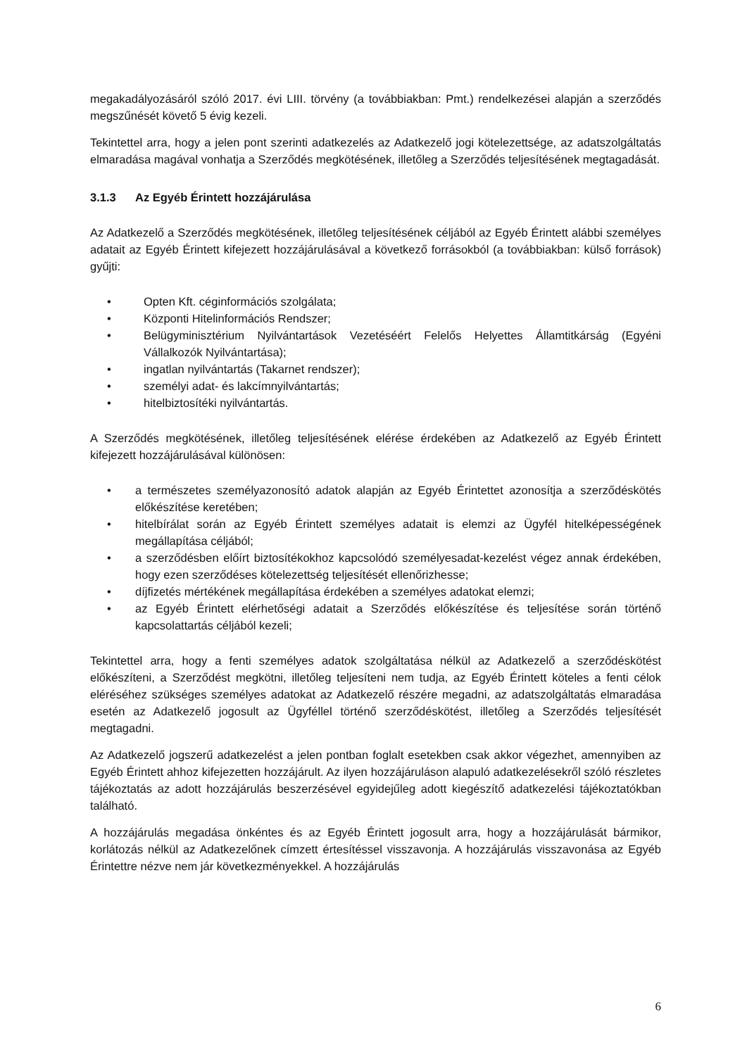megakadályozásáról szóló 2017. évi LIII. törvény (a továbbiakban: Pmt.) rendelkezései alapján a szerződés megszűnését követő 5 évig kezeli.
Tekintettel arra, hogy a jelen pont szerinti adatkezelés az Adatkezelő jogi kötelezettsége, az adatszolgáltatás elmaradása magával vonhatja a Szerződés megkötésének, illetőleg a Szerződés teljesítésének megtagadását.
3.1.3 Az Egyéb Érintett hozzájárulása
Az Adatkezelő a Szerződés megkötésének, illetőleg teljesítésének céljából az Egyéb Érintett alábbi személyes adatait az Egyéb Érintett kifejezett hozzájárulásával a következő forrásokból (a továbbiakban: külső források) gyűjti:
• Opten Kft. céginformációs szolgálata;
• Központi Hitelinformációs Rendszer;
• Belügyminisztérium Nyilvántartások Vezetéséért Felelős Helyettes Államtitkárság (Egyéni Vállalkozók Nyilvántartása);
• ingatlan nyilvántartás (Takarnet rendszer);
• személyi adat- és lakcímnyilvántartás;
• hitelbiztosítéki nyilvántartás.
A Szerződés megkötésének, illetőleg teljesítésének elérése érdekében az Adatkezelő az Egyéb Érintett kifejezett hozzájárulásával különösen:
• a természetes személyazonosító adatok alapján az Egyéb Érintettet azonosítja a szerződéskötés előkészítése keretében;
• hitelbírálat során az Egyéb Érintett személyes adatait is elemzi az Ügyfél hitelképességének megállapítása céljából;
• a szerződésben előírt biztosítékokhoz kapcsolódó személyesadat-kezelést végez annak érdekében, hogy ezen szerződéses kötelezettség teljesítését ellenőrizhesse;
• díjfizetés mértékének megállapítása érdekében a személyes adatokat elemzi;
• az Egyéb Érintett elérhetőségi adatait a Szerződés előkészítése és teljesítése során történő kapcsolattartás céljából kezeli;
Tekintettel arra, hogy a fenti személyes adatok szolgáltatása nélkül az Adatkezelő a szerződéskötést előkészíteni, a Szerződést megkötni, illetőleg teljesíteni nem tudja, az Egyéb Érintett köteles a fenti célok eléréséhez szükséges személyes adatokat az Adatkezelő részére megadni, az adatszolgáltatás elmaradása esetén az Adatkezelő jogosult az Ügyféllel történő szerződéskötést, illetőleg a Szerződés teljesítését megtagadni.
Az Adatkezelő jogszerű adatkezelést a jelen pontban foglalt esetekben csak akkor végezhet, amennyiben az Egyéb Érintett ahhoz kifejezetten hozzájárult. Az ilyen hozzájáruláson alapuló adatkezelésekről szóló részletes tájékoztatás az adott hozzájárulás beszerzésével egyidejűleg adott kiegészítő adatkezelési tájékoztatókban található.
A hozzájárulás megadása önkéntes és az Egyéb Érintett jogosult arra, hogy a hozzájárulását bármikor, korlátozás nélkül az Adatkezelőnek címzett értesítéssel visszavonja. A hozzájárulás visszavonása az Egyéb Érintettre nézve nem jár következményekkel. A hozzájárulás
6